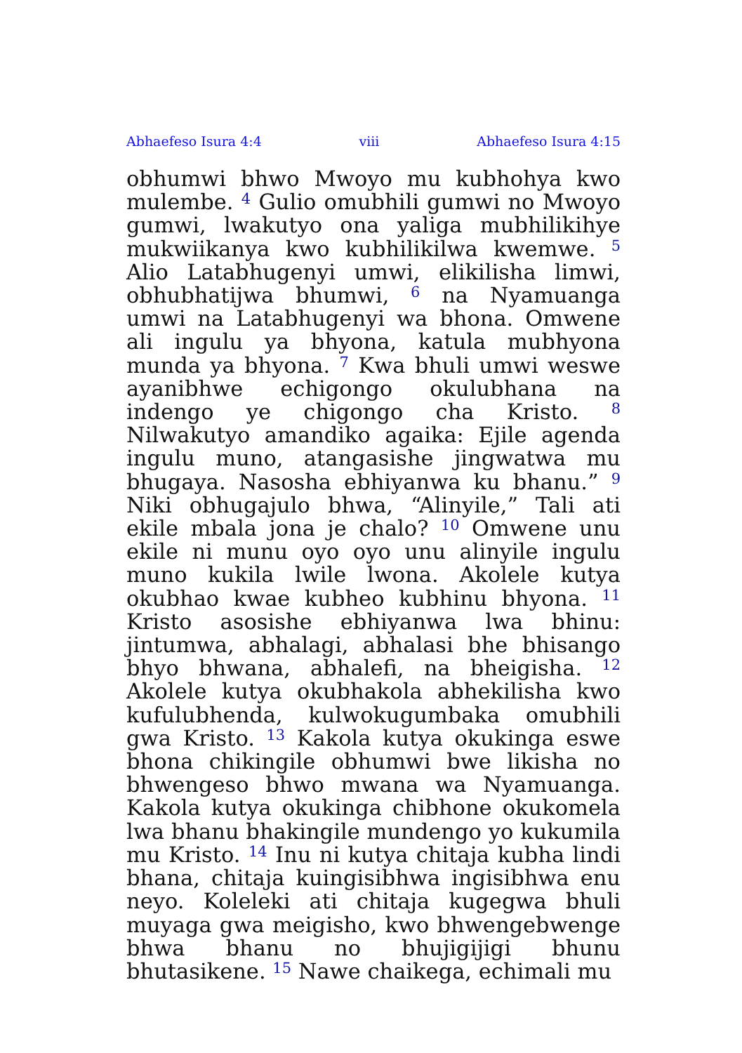Abhaefeso Isura 4:4 viii Abhaefeso Isura 4:15
obhumwi bhwo Mwoyo mu kubhohya kwo mulembe. <sup>4</sup> Gulio omubhili gumwi no Mwoyo gumwi, lwakutyo ona yaliga mubhilikihye mukwiikanya kwo kubhilikilwa kwemwe. <sup>5</sup> Alio Latabhugenyi umwi, elikilisha limwi, obhubhatijwa bhumwi, <sup>6</sup> na Nyamuanga umwi na Latabhugenyi wa bhona. Omwene ali ingulu ya bhyona, katula mubhyona munda ya bhyona. <sup>7</sup> Kwa bhuli umwi weswe ayanibhwe echigongo okulubhana na indengo ye chigongo cha Kristo. <sup>8</sup> Nilwakutyo amandiko agaika: Ejile agenda ingulu muno, atangasishe jingwatwa mu bhugaya. Nasosha ebhiyanwa ku bhanu.” <sup>9</sup> Niki obhugajulo bhwa, “Alinyile,” Tali ati ekile mbala jona je chalo? <sup>10</sup> Omwene unu ekile ni munu oyo oyo unu alinyile ingulu muno kukila lwile lwona. Akolele kutya okubhao kwae kubheo kubhinu bhyona. <sup>11</sup> Kristo asosishe ebhiyanwa lwa bhinu: jintumwa, abhalagi, abhalasi bhe bhisango bhyo bhwana, abhalefi, na bheigisha. <sup>12</sup> Akolele kutya okubhakola abhekilisha kwo kufulubhenda, kulwokugumbaka omubhili gwa Kristo. <sup>13</sup> Kakola kutya okukinga eswe bhona chikingile obhumwi bwe likisha no bhwengeso bhwo mwana wa Nyamuanga. Kakola kutya okukinga chibhone okukomela lwa bhanu bhakingile mundengo yo kukumila mu Kristo. <sup>14</sup> Inu ni kutya chitaja kubha lindi bhana, chitaja kuingisibhwa ingisibhwa enu neyo. Koleleki ati chitaja kugegwa bhuli muyaga gwa meigisho, kwo bhwengebwenge bhwa bhanu no bhujigijigi bhunu bhutasikene. <sup>15</sup> Nawe chaikega, echimali mu